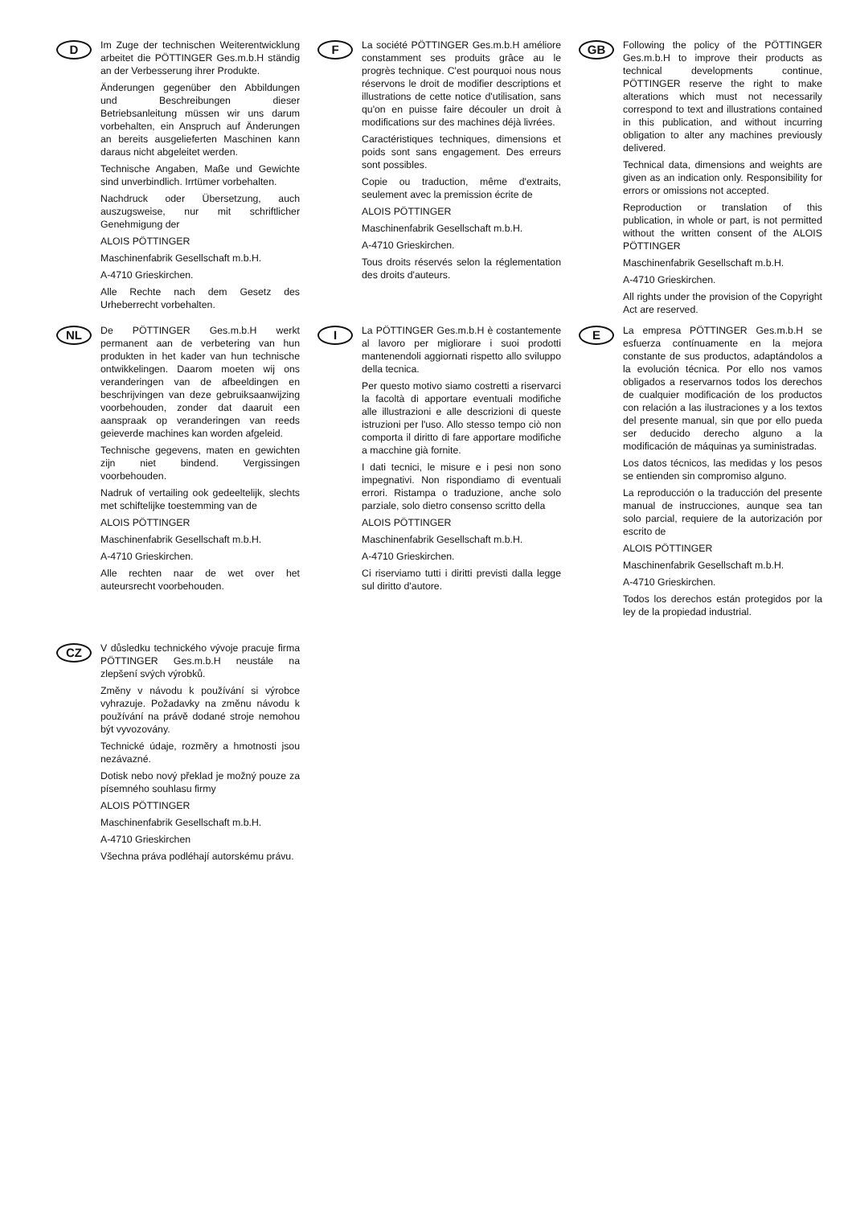D
Im Zuge der technischen Weiterentwicklung arbeitet die PÖTTINGER Ges.m.b.H ständig an der Verbesserung ihrer Produkte.
Änderungen gegenüber den Abbildungen und Beschreibungen dieser Betriebsanleitung müssen wir uns darum vorbehalten, ein Anspruch auf Änderungen an bereits ausgelieferten Maschinen kann daraus nicht abgeleitet werden.
Technische Angaben, Maße und Gewichte sind unverbindlich. Irrtümer vorbehalten.
Nachdruck oder Übersetzung, auch auszugsweise, nur mit schriftlicher Genehmigung der
ALOIS PÖTTINGER
Maschinenfabrik Gesellschaft m.b.H.
A-4710 Grieskirchen.
Alle Rechte nach dem Gesetz des Urheberrecht vorbehalten.
F
La société PÖTTINGER Ges.m.b.H améliore constamment ses produits grâce au le progrès technique. C'est pourquoi nous nous réservons le droit de modifier descriptions et illustrations de cette notice d'utilisation, sans qu'on en puisse faire découler un droit à modifications sur des machines déjà livrées.
Caractéristiques techniques, dimensions et poids sont sans engagement. Des erreurs sont possibles.
Copie ou traduction, même d'extraits, seulement avec la premission écrite de
ALOIS PÖTTINGER
Maschinenfabrik Gesellschaft m.b.H.
A-4710 Grieskirchen.
Tous droits réservés selon la réglementation des droits d'auteurs.
GB
Following the policy of the PÖTTINGER Ges.m.b.H to improve their products as technical developments continue, PÖTTINGER reserve the right to make alterations which must not necessarily correspond to text and illustrations contained in this publication, and without incurring obligation to alter any machines previously delivered.
Technical data, dimensions and weights are given as an indication only. Responsibility for errors or omissions not accepted.
Reproduction or translation of this publication, in whole or part, is not permitted without the written consent of the ALOIS PÖTTINGER
Maschinenfabrik Gesellschaft m.b.H.
A-4710 Grieskirchen.
All rights under the provision of the Copyright Act are reserved.
NL
De PÖTTINGER Ges.m.b.H werkt permanent aan de verbetering van hun produkten in het kader van hun technische ontwikkelingen. Daarom moeten wij ons veranderingen van de afbeeldingen en beschrijvingen van deze gebruiksaanwijzing voorbehouden, zonder dat daaruit een aanspraak op veranderingen van reeds geieverde machines kan worden afgeleid.
Technische gegevens, maten en gewichten zijn niet bindend. Vergissingen voorbehouden.
Nadruk of vertailing ook gedeeltelijk, slechts met schiftelijke toestemming van de
ALOIS PÖTTINGER
Maschinenfabrik Gesellschaft m.b.H.
A-4710 Grieskirchen.
Alle rechten naar de wet over het auteursrecht voorbehouden.
I
La PÖTTINGER Ges.m.b.H è costantemente al lavoro per migliorare i suoi prodotti mantenendoli aggiornati rispetto allo sviluppo della tecnica.
Per questo motivo siamo costretti a riservarci la facoltà di apportare eventuali modifiche alle illustrazioni e alle descrizioni di queste istruzioni per l'uso. Allo stesso tempo ciò non comporta il diritto di fare apportare modifiche a macchine già fornite.
I dati tecnici, le misure e i pesi non sono impegnativi. Non rispondiamo di eventuali errori. Ristampa o traduzione, anche solo parziale, solo dietro consenso scritto della
ALOIS PÖTTINGER
Maschinenfabrik Gesellschaft m.b.H.
A-4710 Grieskirchen.
Ci riserviamo tutti i diritti previsti dalla legge sul diritto d'autore.
E
La empresa PÖTTINGER Ges.m.b.H se esfuerza contínuamente en la mejora constante de sus productos, adaptándolos a la evolución técnica. Por ello nos vamos obligados a reservarnos todos los derechos de cualquier modificación de los productos con relación a las ilustraciones y a los textos del presente manual, sin que por ello pueda ser deducido derecho alguno a la modificación de máquinas ya suministradas.
Los datos técnicos, las medidas y los pesos se entienden sin compromiso alguno.
La reproducción o la traducción del presente manual de instrucciones, aunque sea tan solo parcial, requiere de la autorización por escrito de
ALOIS PÖTTINGER
Maschinenfabrik Gesellschaft m.b.H.
A-4710 Grieskirchen.
Todos los derechos están protegidos por la ley de la propiedad industrial.
CZ
V důsledku technického vývoje pracuje firma PÖTTINGER Ges.m.b.H neustále na zlepšení svých výrobků.
Změny v návodu k používání si výrobce vyhrazuje. Požadavky na změnu návodu k používání na právě dodané stroje nemohou být vyvozovány.
Technické údaje, rozměry a hmotnosti jsou nezávazné.
Dotisk nebo nový překlad je možný pouze za písemného souhlasu firmy
ALOIS PÖTTINGER
Maschinenfabrik Gesellschaft m.b.H.
A-4710 Grieskirchen
Všechna práva podléhají autorskému právu.